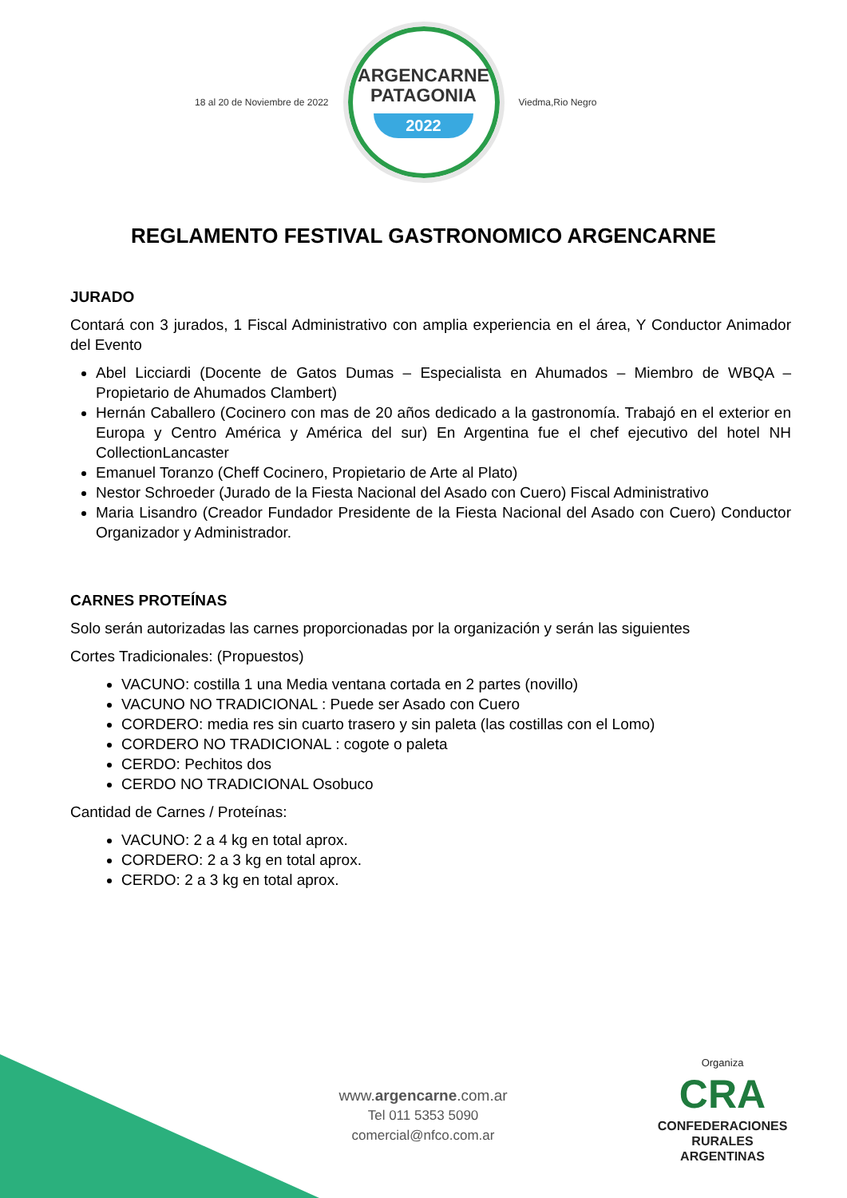18 al 20 de Noviembre de 2022
ARGENCARNE
PATAGONIA
2022
Viedma,Rio Negro
REGLAMENTO FESTIVAL GASTRONOMICO ARGENCARNE
JURADO
Contará con 3 jurados, 1 Fiscal Administrativo con amplia experiencia en el área, Y Conductor Animador del Evento
Abel Licciardi (Docente de Gatos Dumas – Especialista en Ahumados – Miembro de WBQA – Propietario de Ahumados Clambert)
Hernán Caballero (Cocinero con mas de 20 años dedicado a la gastronomía. Trabajó en el exterior en Europa y Centro América y América del sur) En Argentina fue el chef ejecutivo del hotel NH CollectionLancaster
Emanuel Toranzo (Cheff Cocinero, Propietario de Arte al Plato)
Nestor Schroeder (Jurado de la Fiesta Nacional del Asado con Cuero) Fiscal Administrativo
Maria Lisandro (Creador Fundador Presidente de la Fiesta Nacional del Asado con Cuero) Conductor Organizador y Administrador.
CARNES PROTEÍNAS
Solo serán autorizadas las carnes proporcionadas por la organización y serán las siguientes
Cortes Tradicionales: (Propuestos)
VACUNO: costilla 1 una Media ventana cortada en 2 partes (novillo)
VACUNO NO TRADICIONAL : Puede ser Asado con Cuero
CORDERO: media res sin cuarto trasero y sin paleta (las costillas con el Lomo)
CORDERO NO TRADICIONAL : cogote o paleta
CERDO: Pechitos dos
CERDO NO TRADICIONAL Osobuco
Cantidad de Carnes / Proteínas:
VACUNO: 2 a 4 kg en total aprox.
CORDERO: 2 a 3 kg en total aprox.
CERDO: 2 a 3 kg en total aprox.
www.argencarne.com.ar
Tel 011 5353 5090
comercial@nfco.com.ar
Organiza
CRA
CONFEDERACIONES
RURALES
ARGENTINAS